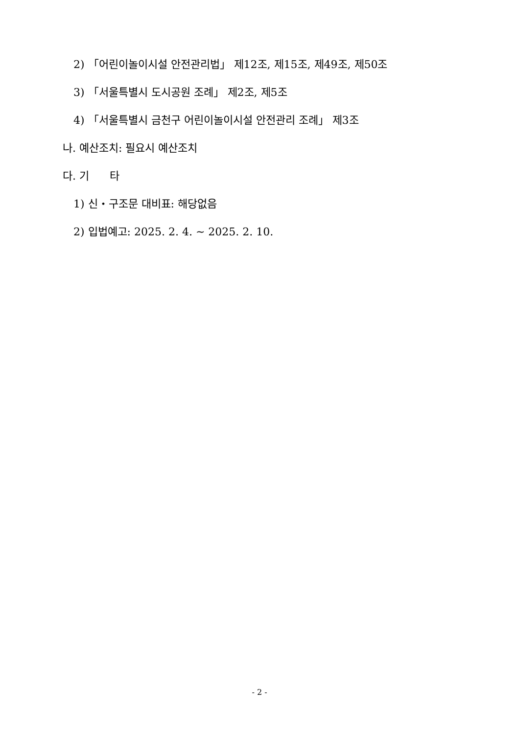2) 「어린이놀이시설 안전관리법」 제12조, 제15조, 제49조, 제50조
3) 「서울특별시 도시공원 조례」 제2조, 제5조
4) 「서울특별시 금천구 어린이놀이시설 안전관리 조례」 제3조
나. 예산조치: 필요시 예산조치
다. 기 타
1) 신・구조문 대비표: 해당없음
2) 입법예고: 2025. 2. 4. ~ 2025. 2. 10.
- 2 -